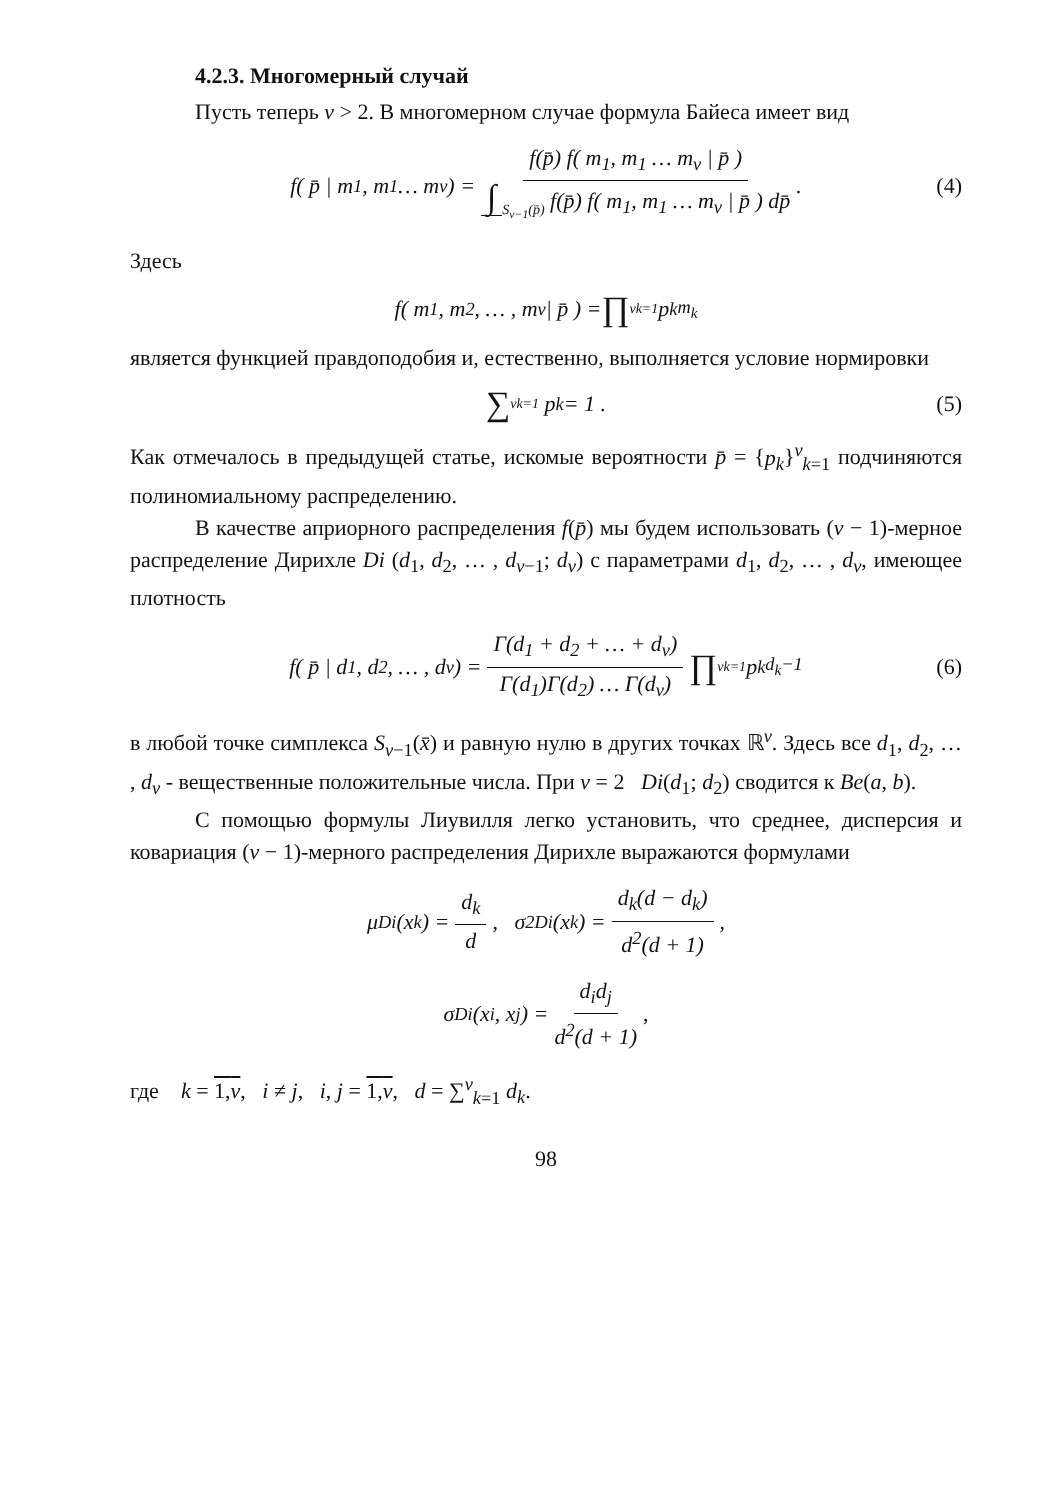4.2.3. Многомерный случай
Пусть теперь v > 2. В многомерном случае формула Байеса имеет вид
f( p̄ | m<sub>1</sub>, m<sub>1</sub> … m<sub>v</sub>) = f(p̄) f( m<sub>1</sub>, m<sub>1</sub> … m<sub>v</sub> | p̄ ) ∫<sub>S<sub>v−1</sub>(p̄)</sub> f(p̄) f( m<sub>1</sub>, m<sub>1</sub> … m<sub>v</sub> | p̄ ) dp̄. (4)
Здесь
f( m<sub>1</sub>, m<sub>2</sub>, … , m<sub>v</sub> | p̄ ) = ∏<sup>v</sup><sub>k=1</sub> p<sub>k</sub><sup>m<sub>k</sub></sup>
является функцией правдоподобия и, естественно, выполняется условие нормировки
∑<sup>v</sup><sub>k=1</sub> p<sub>k</sub> = 1 . (5)
Как отмечалось в предыдущей статье, искомые вероятности p̄ = {p<sub>k</sub>}<sup>v</sup><sub>k=1</sub> подчиняются полиномиальному распределению.
В качестве априорного распределения f(p̄) мы будем использовать (v − 1)-мерное распределение Дирихле Di (d<sub>1</sub>, d<sub>2</sub>, … , d<sub>v−1</sub>; d<sub>v</sub>) с параметрами d<sub>1</sub>, d<sub>2</sub>, … , d<sub>v</sub>, имеющее плотность
f( p̄ | d<sub>1</sub>, d<sub>2</sub>, … , d<sub>v</sub> ) = Γ(d<sub>1</sub> + d<sub>2</sub> + … + d<sub>v</sub>) Γ(d<sub>1</sub>)Γ(d<sub>2</sub>) … Γ(d<sub>v</sub>) ∏<sup>v</sup><sub>k=1</sub> p<sub>k</sub><sup>d<sub>k</sub>−1</sup> (6)
в любой точке симплекса S<sub>v−1</sub>(x̄) и равную нулю в других точках ℝ<sup>v</sup>. Здесь все d<sub>1</sub>, d<sub>2</sub>, … , d<sub>v</sub> - вещественные положительные числа. При v = 2 Di(d<sub>1</sub>; d<sub>2</sub>) сводится к Be(a, b).
С помощью формулы Лиувилля легко установить, что среднее, дисперсия и ковариация (v − 1)-мерного распределения Дирихле выражаются формулами
μ<sub>Di</sub>(x<sub>k</sub>) = d<sub>k</sub> d, σ<sup>2</sup><sub>Di</sub>(x<sub>k</sub>) = d<sub>k</sub>(d − d<sub>k</sub>) d<sup>2</sup>(d + 1),
σ<sub>Di</sub>(x<sub>i</sub>, x<sub>j</sub>) = d<sub>i</sub>d<sub>j</sub> d<sup>2</sup>(d + 1),
где k = 1,v, i ≠ j, i, j = 1,v, d = ∑<sup>v</sup><sub>k=1</sub> d<sub>k</sub>.
98